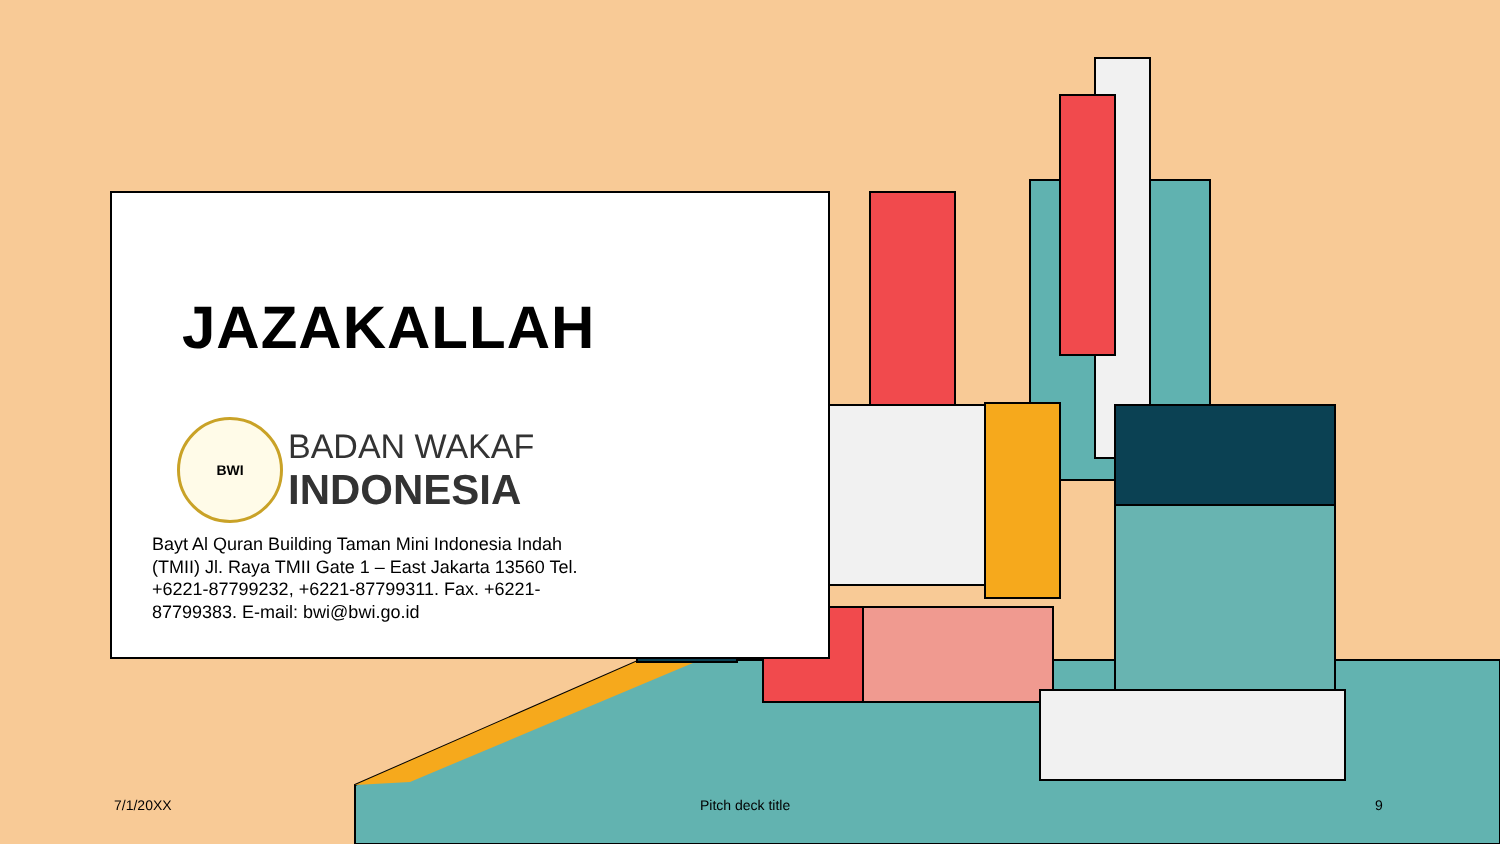JAZAKALLAH
BWI
BADAN WAKAF
INDONESIA
Bayt Al Quran Building Taman Mini Indonesia Indah (TMII) Jl. Raya TMII Gate 1 – East Jakarta 13560 Tel. +6221-87799232, +6221-87799311. Fax. +6221-87799383. E-mail: bwi@bwi.go.id
7/1/20XX Pitch deck title 9